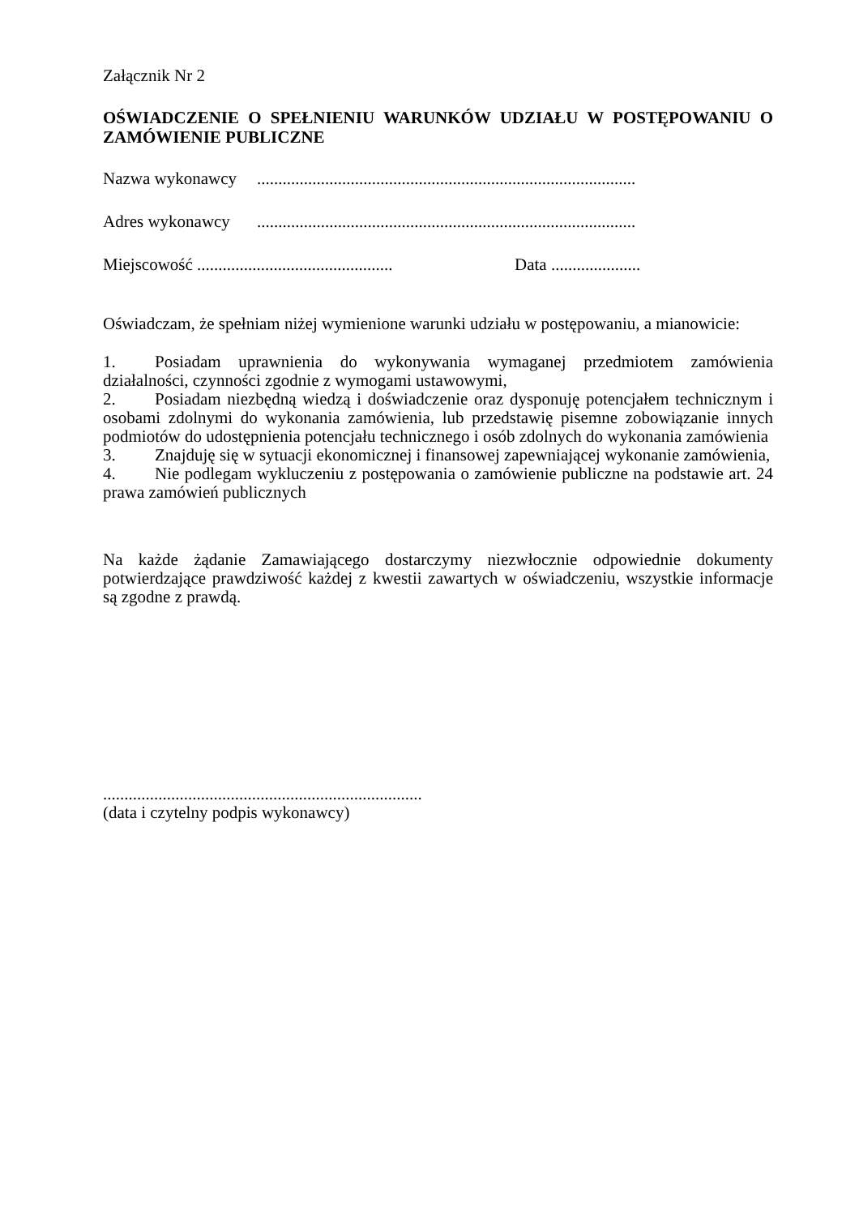Załącznik Nr 2
OŚWIADCZENIE O SPEŁNIENIU WARUNKÓW UDZIAŁU W POSTĘPOWANIU O ZAMÓWIENIE PUBLICZNE
Nazwa wykonawcy.........................................................................................
Adres wykonawcy.........................................................................................
Miejscowość .............................................. Data .....................
Oświadczam, że spełniam niżej wymienione warunki udziału w postępowaniu, a mianowicie:
1. Posiadam uprawnienia do wykonywania wymaganej przedmiotem zamówienia działalności, czynności zgodnie z wymogami ustawowymi,
2. Posiadam niezbędną wiedzą i doświadczenie oraz dysponuję potencjałem technicznym i osobami zdolnymi do wykonania zamówienia, lub przedstawię pisemne zobowiązanie innych podmiotów do udostępnienia potencjału technicznego i osób zdolnych do wykonania zamówienia
3. Znajduję się w sytuacji ekonomicznej i finansowej zapewniającej wykonanie zamówienia,
4. Nie podlegam wykluczeniu z postępowania o zamówienie publiczne na podstawie art. 24 prawa zamówień publicznych
Na każde żądanie Zamawiającego dostarczymy niezwłocznie odpowiednie dokumenty potwierdzające prawdziwość każdej z kwestii zawartych w oświadczeniu, wszystkie informacje są zgodne z prawdą.
...........................................................................
(data i czytelny podpis wykonawcy)